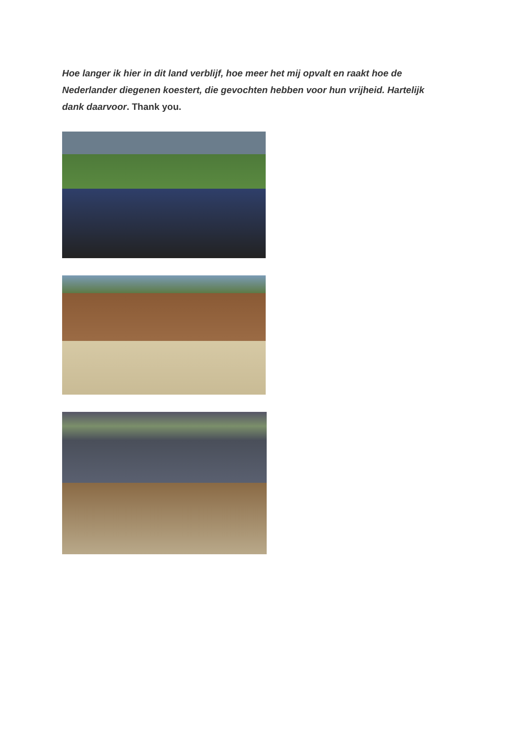Hoe langer ik hier in dit land verblijf, hoe meer het mij opvalt en raakt hoe de Nederlander diegenen koestert, die gevochten hebben voor hun vrijheid. Hartelijk dank daarvoor. Thank you.